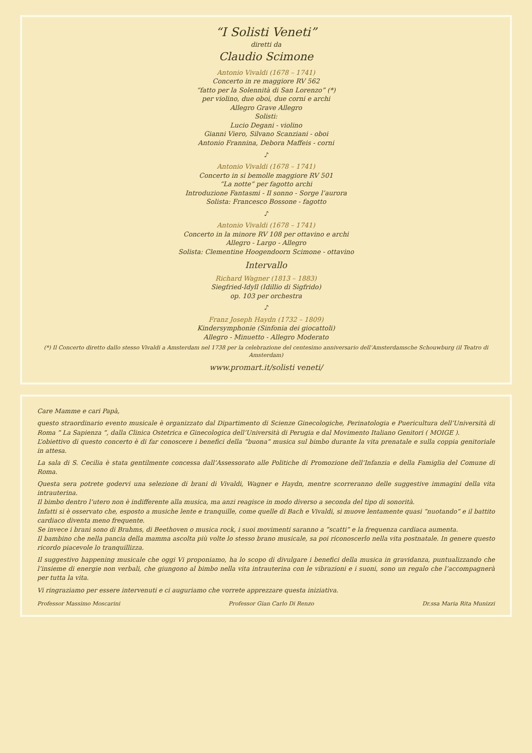“I Solisti Veneti”
diretti da
Claudio Scimone
Antonio Vivaldi (1678 – 1741)
Concerto in re maggiore RV 562
“fatto per la Solennità di San Lorenzo” (*)
per violino, due oboi, due corni e archi
Allegro Grave Allegro
Solisti:
Lucio Degani - violino
Gianni Viero, Silvano Scanziani - oboi
Antonio Frannina, Debora Maffeis - corni
♪
Antonio Vivaldi (1678 – 1741)
Concerto in si bemolle maggiore RV 501
“La notte” per fagotto archi
Introduzione Fantasmi - Il sonno - Sorge l’aurora
Solista: Francesco Bossone - fagotto
♪
Antonio Vivaldi (1678 – 1741)
Concerto in la minore RV 108 per ottavino e archi
Allegro - Largo - Allegro
Solista: Clementine Hoogendoorn Scimone - ottavino
Intervallo
Richard Wagner (1813 – 1883)
Siegfried-Idyll (Idillio di Sigfrido)
op. 103 per orchestra
♪
Franz Joseph Haydn (1732 – 1809)
Kindersymphonie (Sinfonia dei giocattoli)
Allegro - Minuetto - Allegro Moderato
(*) Il Concerto diretto dallo stesso Vivaldi a Amsterdam nel 1738 per la celebrazione del centesimo anniversario dell’Amsterdamsche Schouwburg (il Teatro di Amsterdam)
www.promart.it/solisti veneti/
Care Mamme e cari Papà,
questo straordinario evento musicale è organizzato dal Dipartimento di Scienze Ginecologiche, Perinatologia e Puericultura dell’Università di Roma “ La Sapienza ”, dalla Clinica Ostetrica e Ginecologica dell’Università di Perugia e dal Movimento Italiano Genitori ( MOIGE ).
L’obiettivo di questo concerto è di far conoscere i benefici della “buona” musica sul bimbo durante la vita prenatale e sulla coppia genitoriale in attesa.
La sala di S. Cecilia è stata gentilmente concessa dall’Assessorato alle Politiche di Promozione dell’Infanzia e della Famiglia del Comune di Roma.
Questa sera potrete godervi una selezione di brani di Vivaldi, Wagner e Haydn, mentre scorreranno delle suggestive immagini della vita intrauterina.
Il bimbo dentro l’utero non è indifferente alla musica, ma anzi reagisce in modo diverso a seconda del tipo di sonorità.
Infatti si è osservato che, esposto a musiche lente e tranquille, come quelle di Bach e Vivaldi, si muove lentamente quasi “nuotando” e il battito cardiaco diventa meno frequente.
Se invece i brani sono di Brahms, di Beethoven o musica rock, i suoi movimenti saranno a “scatti” e la frequenza cardiaca aumenta.
Il bambino che nella pancia della mamma ascolta più volte lo stesso brano musicale, sa poi riconoscerlo nella vita postnatale. In genere questo ricordo piacevole lo tranquillizza.
Il suggestivo happening musicale che oggi Vi proponiamo, ha lo scopo di divulgare i benefici della musica in gravidanza, puntualizzando che l’insieme di energie non verbali, che giungono al bimbo nella vita intrauterina con le vibrazioni e i suoni, sono un regalo che l’accompagnerà per tutta la vita.
Vi ringraziamo per essere intervenuti e ci auguriamo che vorrete apprezzare questa iniziativa.
Professor Massimo Moscarini Professor Gian Carlo Di Renzo Dr.ssa Maria Rita Munizzi